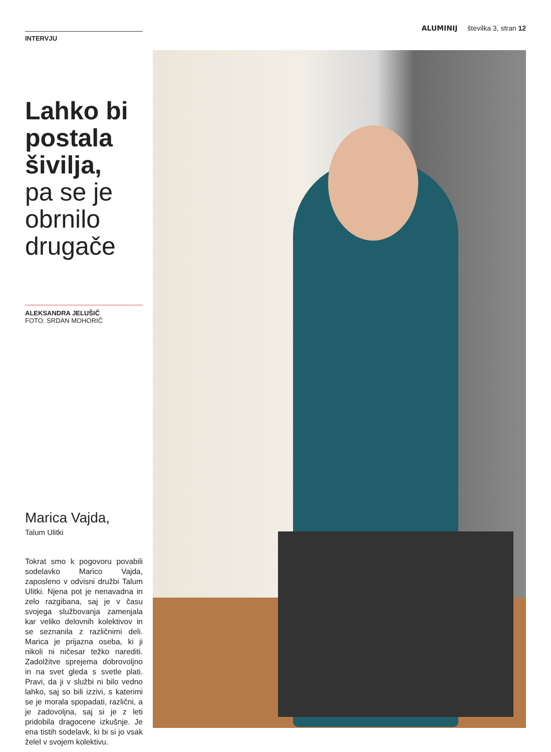ALUMINIJ številka 3, stran 12
INTERVJU
Lahko bi postala šivilja,
pa se je obrnilo drugače
ALEKSANDRA JELUŠIČ
FOTO: SRDAN MOHORIČ
Marica Vajda,
Talum Ulitki
Tokrat smo k pogovoru povabili sodelavko Marico Vajda, zaposleno v odvisni družbi Talum Ulitki. Njena pot je nenavadna in zelo razgibana, saj je v času svojega službovanja zamenjala kar veliko delovnih kolektivov in se seznanila z različnimi deli. Marica je prijazna oseba, ki ji nikoli ni ničesar težko narediti. Zadolžitve sprejema dobrovoljno in na svet gleda s svetle plati. Pravi, da ji v službi ni bilo vedno lahko, saj so bili izzivi, s katerimi se je morala spopadati, različni, a je zadovoljna, saj si je z leti pridobila dragocene izkušnje. Je ena tistih sodelavk, ki bi si jo vsak želel v svojem kolektivu.